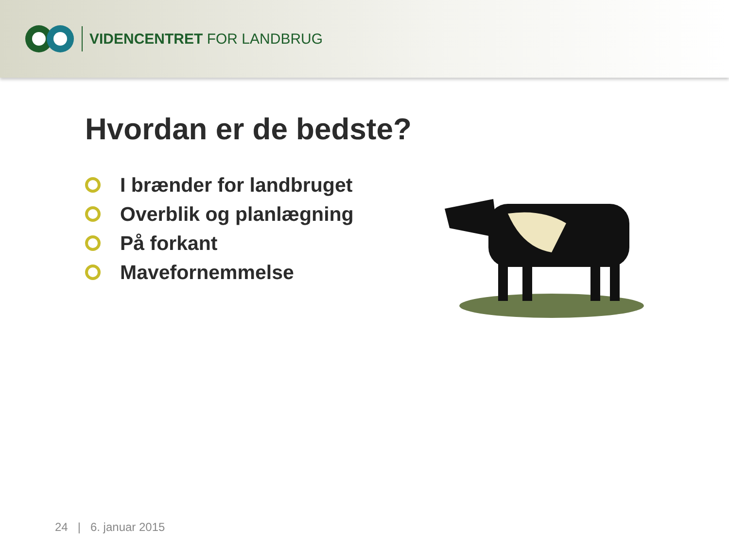VIDENCENTRET FOR LANDBRUG
Hvordan er de bedste?
I brænder for landbruget
Overblik og planlægning
På forkant
Mavefornemmelse
24 | 6. januar 2015